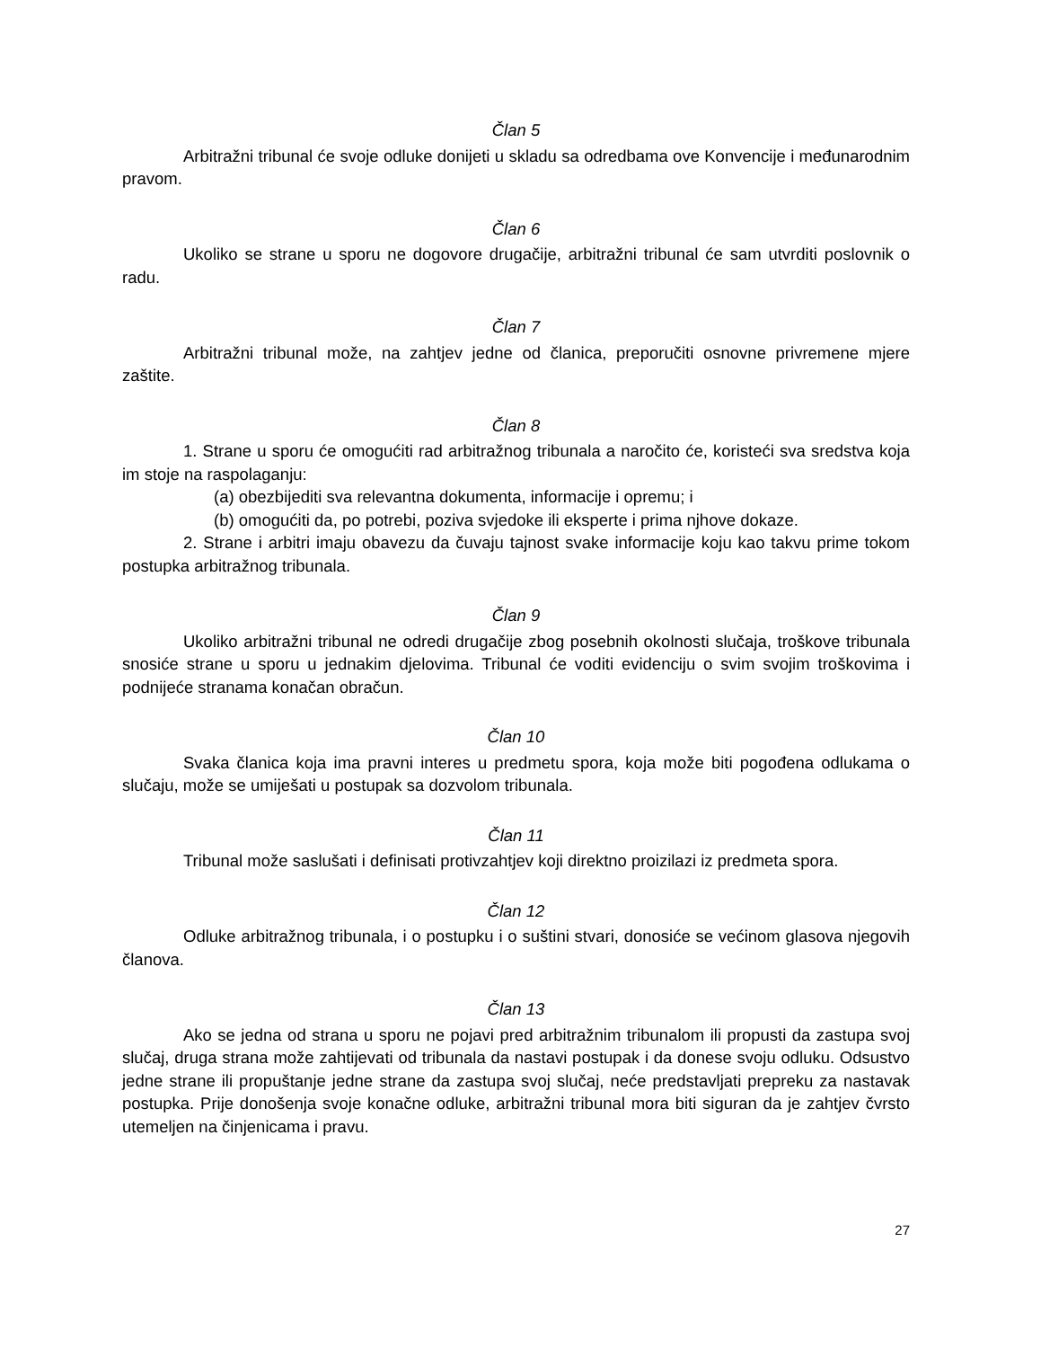Član 5
Arbitražni tribunal će svoje odluke donijeti u skladu sa odredbama ove Konvencije i međunarodnim pravom.
Član 6
Ukoliko se strane u sporu ne dogovore drugačije, arbitražni tribunal će sam utvrditi poslovnik o radu.
Član 7
Arbitražni tribunal može, na zahtjev jedne od članica, preporučiti osnovne privremene mjere zaštite.
Član 8
1. Strane u sporu će omogućiti rad arbitražnog tribunala a naročito će, koristeći sva sredstva koja im stoje na raspolaganju:
(a) obezbijediti sva relevantna dokumenta, informacije i opremu; i
(b) omogućiti da, po potrebi, poziva svjedoke ili eksperte i prima njhove dokaze.
2. Strane i arbitri imaju obavezu da čuvaju tajnost svake informacije koju kao takvu prime tokom postupka arbitražnog tribunala.
Član 9
Ukoliko arbitražni tribunal ne odredi drugačije zbog posebnih okolnosti slučaja, troškove tribunala snosiće strane u sporu u jednakim djelovima. Tribunal će voditi evidenciju o svim svojim troškovima i podnijeće stranama konačan obračun.
Član 10
Svaka članica koja ima pravni interes u predmetu spora, koja može biti pogođena odlukama o slučaju, može se umiješati u postupak sa dozvolom tribunala.
Član 11
Tribunal može saslušati i definisati protivzahtjev koji direktno proizilazi iz predmeta spora.
Član 12
Odluke arbitražnog tribunala, i o postupku i o suštini stvari, donosiće se većinom glasova njegovih članova.
Član 13
Ako se jedna od strana u sporu ne pojavi pred arbitražnim tribunalom ili propusti da zastupa svoj slučaj, druga strana može zahtijevati od tribunala da nastavi postupak i da donese svoju odluku. Odsustvo jedne strane ili propuštanje jedne strane da zastupa svoj slučaj, neće predstavljati prepreku za nastavak postupka. Prije donošenja svoje konačne odluke, arbitražni tribunal mora biti siguran da je zahtjev čvrsto utemeljen na činjenicama i pravu.
27